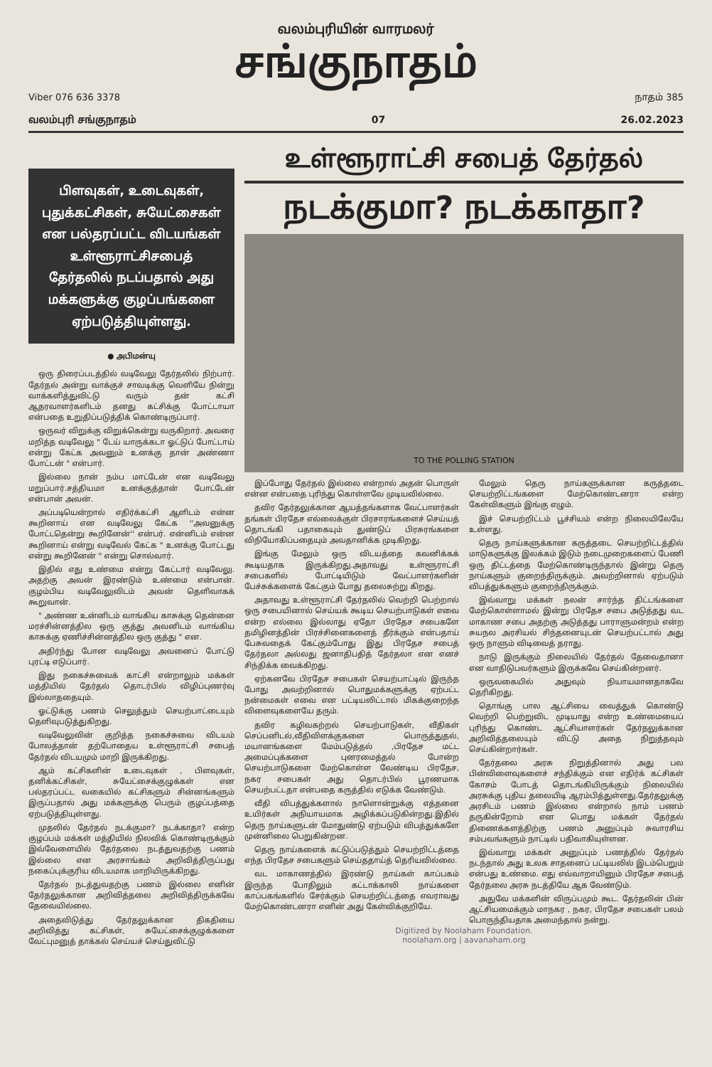வலம்புரியின் வாரமலர்
சங்குநாதம்
Viber 076 636 3378 நாதம் 385
வலம்புரி சங்குநாதம் 07 26.02.2023
பிளவுகள், உடைவுகள், புதுக்கட்சிகள், சுயேட்சைகள் என பல்தரப்பட்ட விடயங்கள் உள்ளூராட்சிசபைத் தேர்தலில் நடப்பதால் அது மக்களுக்கு குழப்பங்களை ஏற்படுத்தியுள்ளது.
● அபிமன்யு
ஒரு திரைப்படத்தில் வடிவேலு தேர்தலில் நிற்பார். தேர்தல் அன்று வாக்குச் சாவடிக்கு வெளியே நின்று வாக்களித்துவிட்டு வரும் தன் கட்சி ஆதரவாளர்களிடம் தனது கட்சிக்கு போட்டாயா என்பதை உறுதிப்படுத்திக் கொண்டிருப்பார்.
ஒருவர் விறுக்கு விறுக்கென்று வருகிறார். அவரை மறித்த வடிவேலு " டேய் யாருக்கடா ஓட்டுப் போட்டாய் என்று கேட்க அவனும் உனக்கு தான் அண்ணா போட்டன் " என்பார்.
இல்லை நான் நம்ப மாட்டேன் என வடிவேலு மறுப்பார்.சத்தியமா உனக்குத்தான் போட்டேன் என்பான் அவன்.
அப்படியென்றால் எதிர்க்கட்சி ஆளிடம் என்ன கூறினாய் என வடிவேலு கேட்க ''அவனுக்கு போட்டதென்று கூறினேன்'' என்பர். என்னிடம் என்ன கூறினாய் என்று வடிவேல் கேட்க " உனக்கு போட்டது என்று கூறினேன் " என்று சொல்வார்.
இதில் எது உண்மை என்று கேட்டார் வடிவேலு. அதற்கு அவன் இரண்டும் உண்மை என்பான். குழம்பிய வடிவேலுவிடம் அவன் தெளிவாகக் கூறுவான்.
" அண்ண உன்னிடம் வாங்கிய காசுக்கு தென்னை மரச்சின்னத்தில ஒரு குத்து அவனிடம் வாங்கிய காசுக்கு ஏணிச்சின்னத்தில ஒரு குத்து " என.
அதிர்ந்து போன வடிவேலு அவனைப் போட்டு புரட்டி எடுப்பார்.
இது நகைச்சுவைக் காட்சி என்றாலும் மக்கள் மத்தியில் தேர்தல் தொடர்பில் விழிப்புணர்வு இல்லாததையும்.
ஓட்டுக்கு பணம் செலுத்தும் செயற்பாட்டையும் தெளிவுபடுத்துகிறது.
வடிவேலுவின் குறித்த நகைச்சுவை விடயம் போலத்தான் தற்போதைய உள்ளூராட்சி சபைத் தேர்தல் விடயமும் மாறி இருக்கிறது.
ஆம் கட்சிகளின் உடைவுகள் , பிளவுகள், தனிக்கட்சிகள், சுயேட்சைக்குழுக்கள் என பல்தரப்பட்ட வகையில் கட்சிகளும் சின்னங்களும் இருப்பதால் அது மக்களுக்கு பெரும் குழப்பத்தை ஏற்படுத்தியுள்ளது.
முதலில் தேர்தல் நடக்குமா? நடக்காதா? என்ற குழப்பம் மக்கள் மத்தியில் நிலவிக் கொண்டிருக்கும் இவ்வேளையில் தேர்தலை நடத்துவதற்கு பணம் இல்லை என அரசாங்கம் அறிவித்திருப்பது நகைப்புக்குரிய விடயமாக மாறியிருக்கிறது.
தேர்தல் நடத்துவதற்கு பணம் இல்லை எனின் தேர்தலுக்கான அறிவித்தலை அறிவித்திருக்கவே தேவையில்லை.
அதைவிடுத்து தேர்தலுக்கான திகதியை அறிவித்து கட்சிகள், சுயேட்சைக்குழுக்களை வேட்புமனுத் தாக்கல் செய்யச் செய்துவிட்டு
உள்ளூராட்சி சபைத் தேர்தல்
நடக்குமா? நடக்காதா?
TO THE POLLING STATION
இப்போது தேர்தல் இல்லை என்றால் அதன் பொருள் என்ன என்பதை புரிந்து கொள்ளவே முடியவில்லை.
தவிர தேர்தலுக்கான ஆயத்தங்களாக வேட்பாளர்கள் தங்கள் பிரதேச எல்லைக்குள் பிரசாரங்களைச் செய்யத் தொடங்கி பதாகையும் துண்டுப் பிரசுரங்களை விநியோகிப்பதையும் அவதானிக்க முடிகிறது.
இங்கு மேலும் ஒரு விடயத்தை கவனிக்கக் கூடியதாக இருக்கிறது.அதாவது உள்ளூராட்சி சபைகளில் போட்டியிடும் வேட்பாளர்களின் பேச்சுக்களைக் கேட்கும் போது தலைசுற்று கிறது.
அதாவது உள்ளூராட்சி தேர்தலில் வெற்றி பெற்றால் ஒரு சபையினால் செய்யக் கூடிய செயற்பாடுகள் எவை என்ற எல்லை இல்லாது ஏதோ பிரதேச சபைகளே தமிழினத்தின் பிரச்சினைகளைத் தீர்க்கும் என்பதாய் பேசுவதைக் கேட்கும்போது இது பிரதேச சபைத் தேர்தலா அல்லது ஜனாதிபதித் தேர்தலா என எனச் சிந்திக்க வைக்கிறது.
ஏற்கனவே பிரதேச சபைகள் செயற்பாட்டில் இருந்த போது அவற்றினால் பொதுமக்களுக்கு ஏற்பட்ட நன்மைகள் எவை என பட்டியலிட்டால் மிகக்குறைந்த விளைவுகளையே தரும்.
தவிர கழிவகற்றல் செயற்பாடுகள், வீதிகள் செப்பனிடல்,வீதிவிளக்குகளை பொருத்துதல், மயானங்களை மேம்படுத்தல் ,பிரதேச மட்ட அமைப்புக்களை புனரமைத்தல் போன்ற செயற்பாடுகளை மேற்கொள்ள வேண்டிய பிரதேச, நகர சபைகள் அது தொடர்பில் பூரணமாக செயற்பட்டதா என்பதை கருத்தில் எடுக்க வேண்டும்.
வீதி விபத்துக்களால் நாளொன்றுக்கு எத்தனை உயிர்கள் அநியாயமாக அழிக்கப்படுகின்றது.இதில் தெரு நாய்களுடன் மோதுண்டு ஏற்படும் விபத்துக்களே முன்னிலை பெறுகின்றன.
தெரு நாய்களைக் கட்டுப்படுத்தும் செயற்றிட்டத்தை எந்த பிரதேச சபைகளும் செய்ததாய்த் தெரியவில்லை.
வட மாகாணத்தில் இரண்டு நாய்கள் காப்பகம் இருந்த போதிலும் கட்டாக்காலி நாய்களை காப்பகங்களில் சேர்க்கும் செயற்றிட்டத்தை எவராவது மேற்கொண்டனரா எனின் அது கேள்விக்குறியே.
மேலும் தெரு நாய்களுக்கான கருத்தடை செயற்றிட்டங்களை மேற்கொண்டனரா என்ற கேள்விகளும் இங்கு எழும்.
இச் செயற்றிட்டம் பூச்சியம் என்ற நிலையிலேயே உள்ளது.
தெரு நாய்களுக்கான கருத்தடை செயற்றிட்டத்தில் மாடுகளுக்கு இலக்கம் இடும் நடைமுறைகளைப் பேணி ஒரு திட்டத்தை மேற்கொண்டிருந்தால் இன்று தெரு நாய்களும் குறைந்திருக்கும். அவற்றினால் ஏற்படும் விபத்துக்களும் குறைந்திருக்கும்.
இவ்வாறு மக்கள் நலன் சார்ந்த திட்டங்களை மேற்கொள்ளாமல் இன்று பிரதேச சபை அடுத்தது வட மாகாண சபை அதற்கு அடுத்தது பாராளுமன்றம் என்ற சுயநல அரசியல் சிந்தனையுடன் செயற்பட்டால் அது ஒரு நாளும் விடிவைத் தராது.
நாடு இருக்கும் நிலையில் தேர்தல் தேவைதானா என வாதிடுபவர்களும் இருக்கவே செய்கின்றனர்.
ஒருவகையில் அதுவும் நியாயமானதாகவே தெரிகிறது.
தொங்கு பால ஆட்சியை வைத்துக் கொண்டு வெற்றி பெற்றுவிட முடியாது என்ற உண்மையைப் புரிந்து கொண்ட ஆட்சியாளர்கள் தேர்தலுக்கான அறிவித்தலையும் விட்டு அதை நிறுத்தவும் செய்கின்றார்கள்.
தேர்தலை அரசு நிறுத்தினால் அது பல பின்விளைவுகளைச் சந்திக்கும் என எதிர்க் கட்சிகள் கோசம் போடத் தொடங்கியிருக்கும் நிலையில் அரசுக்கு புதிய தலையிடி ஆரம்பித்துள்ளது.தேர்தலுக்கு அரசிடம் பணம் இல்லை என்றால் நாம் பணம் தருகின்றோம் என பொது மக்கள் தேர்தல் திணைக்களத்திற்கு பணம் அனுப்பும் சுவாரசிய சம்பவங்களும் நாட்டில் பதிவாகியுள்ளன.
இவ்வாறு மக்கள் அனுப்பும் பணத்தில் தேர்தல் நடந்தால் அது உலக சாதனைப் பட்டியலில் இடம்பெறும் என்பது உண்மை. எது எவ்வாறாயினும் பிரதேச சபைத் தேர்தலை அரசு நடத்தியே ஆக வேண்டும்.
அதுவே மக்களின் விருப்பமும் கூட. தேர்தலின் பின் ஆட்சியமைக்கும் மாநகர , நகர, பிரதேச சபைகள் பலம் பொருந்தியதாக அமைந்தால் நன்று.
Digitized by Noolaham Foundation.
noolaham.org | aavanaham.org